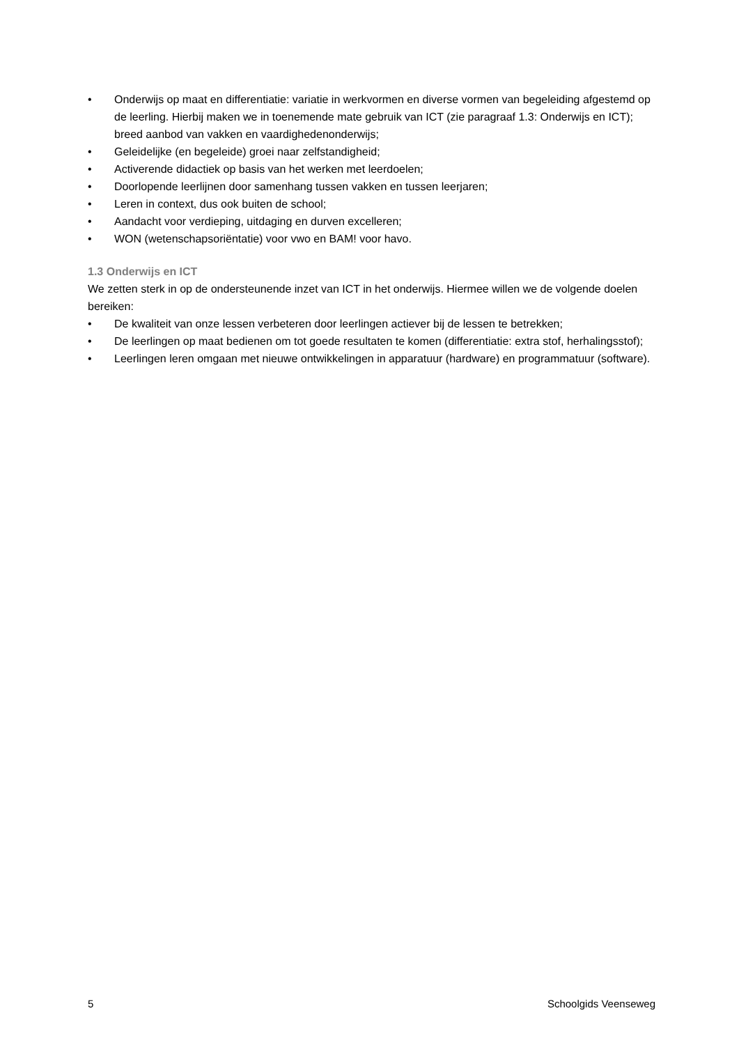• Onderwijs op maat en differentiatie: variatie in werkvormen en diverse vormen van begeleiding afgestemd op de leerling. Hierbij maken we in toenemende mate gebruik van ICT (zie paragraaf 1.3: Onderwijs en ICT); breed aanbod van vakken en vaardighedenonderwijs;
• Geleidelijke (en begeleide) groei naar zelfstandigheid;
• Activerende didactiek op basis van het werken met leerdoelen;
• Doorlopende leerlijnen door samenhang tussen vakken en tussen leerjaren;
• Leren in context, dus ook buiten de school;
• Aandacht voor verdieping, uitdaging en durven excelleren;
• WON (wetenschapsoriëntatie) voor vwo en BAM! voor havo.
1.3 Onderwijs en ICT
We zetten sterk in op de ondersteunende inzet van ICT in het onderwijs. Hiermee willen we de volgende doelen bereiken:
• De kwaliteit van onze lessen verbeteren door leerlingen actiever bij de lessen te betrekken;
• De leerlingen op maat bedienen om tot goede resultaten te komen (differentiatie: extra stof, herhalingsstof);
• Leerlingen leren omgaan met nieuwe ontwikkelingen in apparatuur (hardware) en programmatuur (software).
5 Schoolgids Veenseweg